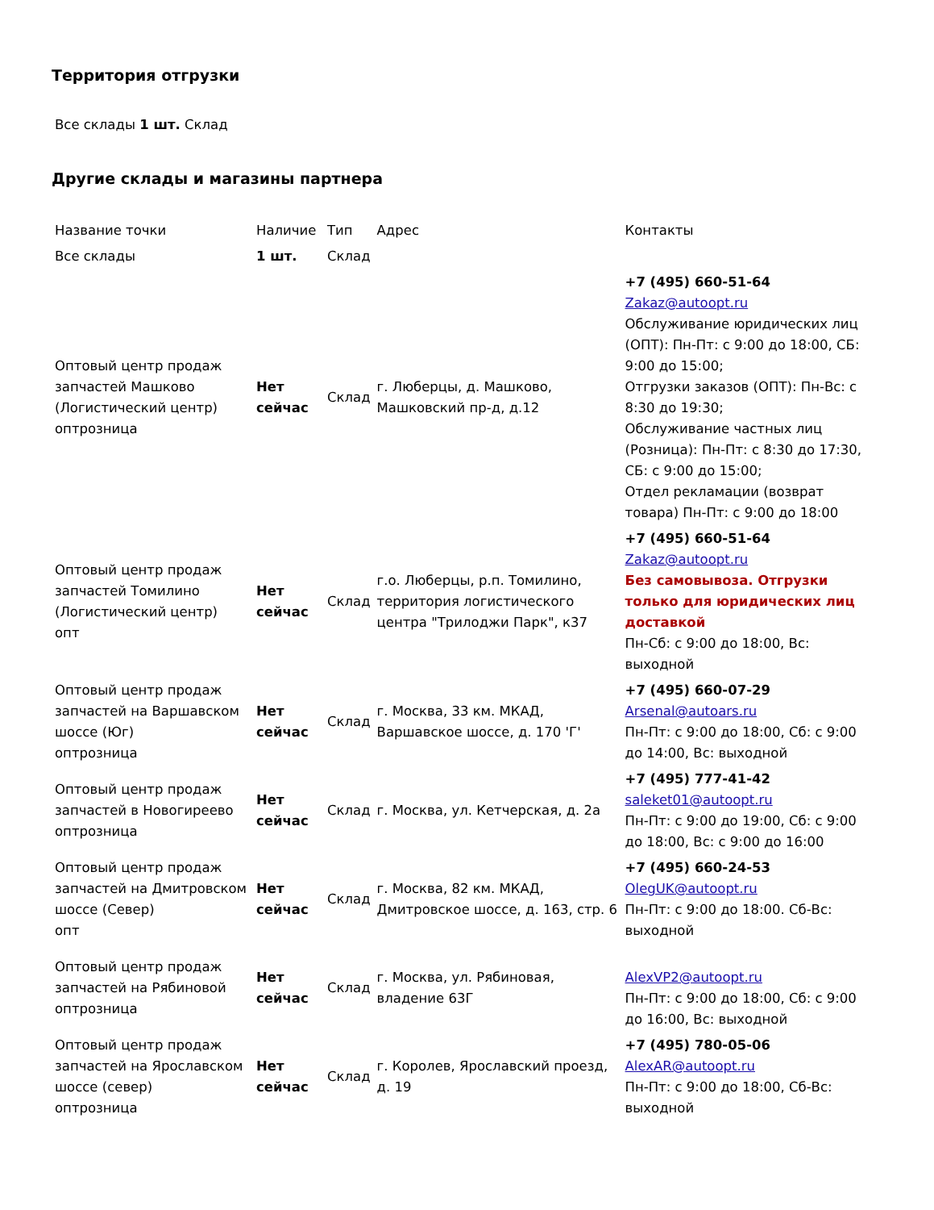Территория отгрузки
Все склады 1 шт. Склад
Другие склады и магазины партнера
| Название точки | Наличие | Тип | Адрес | Контакты |
| --- | --- | --- | --- | --- |
| Все склады | 1 шт. | Склад | | |
| Оптовый центр продаж запчастей Машково (Логистический центр) оптрозница | Нет сейчас | Склад | г. Люберцы, д. Машково, Машковский пр-д, д.12 | +7 (495) 660-51-64 Zakaz@autoopt.ru Обслуживание юридических лиц (ОПТ): Пн-Пт: с 9:00 до 18:00, СБ: 9:00 до 15:00; Отгрузки заказов (ОПТ): Пн-Вс: с 8:30 до 19:30; Обслуживание частных лиц (Розница): Пн-Пт: с 8:30 до 17:30, СБ: с 9:00 до 15:00; Отдел рекламации (возврат товара) Пн-Пт: с 9:00 до 18:00 |
| Оптовый центр продаж запчастей Томилино (Логистический центр) опт | Нет сейчас | Склад | г.о. Люберцы, р.п. Томилино, территория логистического центра "Трилоджи Парк", к37 | +7 (495) 660-51-64 Zakaz@autoopt.ru Без самовывоза. Отгрузки только для юридических лиц доставкой Пн-Сб: с 9:00 до 18:00, Вс: выходной |
| Оптовый центр продаж запчастей на Варшавском шоссе (Юг) оптрозница | Нет сейчас | Склад | г. Москва, 33 км. МКАД, Варшавское шоссе, д. 170 'Г' | +7 (495) 660-07-29 Arsenal@autoars.ru Пн-Пт: с 9:00 до 18:00, Сб: с 9:00 до 14:00, Вс: выходной |
| Оптовый центр продаж запчастей в Новогиреево оптрозница | Нет сейчас | Склад | г. Москва, ул. Кетчерская, д. 2а | +7 (495) 777-41-42 saleket01@autoopt.ru Пн-Пт: с 9:00 до 19:00, Сб: с 9:00 до 18:00, Вс: с 9:00 до 16:00 |
| Оптовый центр продаж запчастей на Дмитровском шоссе (Север) опт | Нет сейчас | Склад | г. Москва, 82 км. МКАД, Дмитровское шоссе, д. 163, стр. 6 | +7 (495) 660-24-53 OlegUK@autoopt.ru Пн-Пт: с 9:00 до 18:00. Сб-Вс: выходной |
| Оптовый центр продаж запчастей на Рябиновой оптрозница | Нет сейчас | Склад | г. Москва, ул. Рябиновая, владение 63Г | AlexVP2@autoopt.ru Пн-Пт: с 9:00 до 18:00, Сб: с 9:00 до 16:00, Вс: выходной |
| Оптовый центр продаж запчастей на Ярославском шоссе (север) оптрозница | Нет сейчас | Склад | г. Королев, Ярославский проезд, д. 19 | +7 (495) 780-05-06 AlexAR@autoopt.ru Пн-Пт: с 9:00 до 18:00, Сб-Вс: выходной |